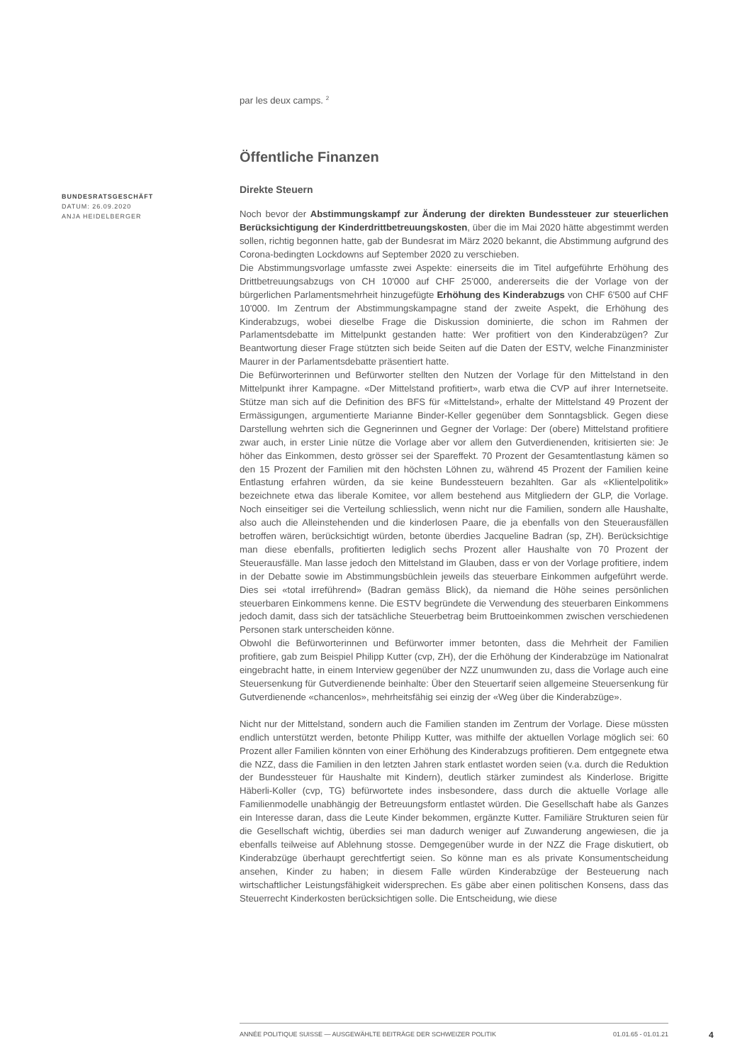BUNDESRATSGESCHÄFT
DATUM: 26.09.2020
ANJA HEIDELBERGER
par les deux camps. <sup>2</sup>
Öffentliche Finanzen
Direkte Steuern
Noch bevor der Abstimmungskampf zur Änderung der direkten Bundessteuer zur steuerlichen Berücksichtigung der Kinderdrittbetreuungskosten, über die im Mai 2020 hätte abgestimmt werden sollen, richtig begonnen hatte, gab der Bundesrat im März 2020 bekannt, die Abstimmung aufgrund des Corona-bedingten Lockdowns auf September 2020 zu verschieben.
Die Abstimmungsvorlage umfasste zwei Aspekte: einerseits die im Titel aufgeführte Erhöhung des Drittbetreuungsabzugs von CH 10'000 auf CHF 25'000, andererseits die der Vorlage von der bürgerlichen Parlamentsmehrheit hinzugefügte Erhöhung des Kinderabzugs von CHF 6'500 auf CHF 10'000. Im Zentrum der Abstimmungskampagne stand der zweite Aspekt, die Erhöhung des Kinderabzugs, wobei dieselbe Frage die Diskussion dominierte, die schon im Rahmen der Parlamentsdebatte im Mittelpunkt gestanden hatte: Wer profitiert von den Kinderabzügen? Zur Beantwortung dieser Frage stützten sich beide Seiten auf die Daten der ESTV, welche Finanzminister Maurer in der Parlamentsdebatte präsentiert hatte.
Die Befürworterinnen und Befürworter stellten den Nutzen der Vorlage für den Mittelstand in den Mittelpunkt ihrer Kampagne. «Der Mittelstand profitiert», warb etwa die CVP auf ihrer Internetseite. Stütze man sich auf die Definition des BFS für «Mittelstand», erhalte der Mittelstand 49 Prozent der Ermässigungen, argumentierte Marianne Binder-Keller gegenüber dem Sonntagsblick. Gegen diese Darstellung wehrten sich die Gegnerinnen und Gegner der Vorlage: Der (obere) Mittelstand profitiere zwar auch, in erster Linie nütze die Vorlage aber vor allem den Gutverdienenden, kritisierten sie: Je höher das Einkommen, desto grösser sei der Spareffekt. 70 Prozent der Gesamtentlastung kämen so den 15 Prozent der Familien mit den höchsten Löhnen zu, während 45 Prozent der Familien keine Entlastung erfahren würden, da sie keine Bundessteuern bezahlten. Gar als «Klientelpolitik» bezeichnete etwa das liberale Komitee, vor allem bestehend aus Mitgliedern der GLP, die Vorlage. Noch einseitiger sei die Verteilung schliesslich, wenn nicht nur die Familien, sondern alle Haushalte, also auch die Alleinstehenden und die kinderlosen Paare, die ja ebenfalls von den Steuerausfällen betroffen wären, berücksichtigt würden, betonte überdies Jacqueline Badran (sp, ZH). Berücksichtige man diese ebenfalls, profitierten lediglich sechs Prozent aller Haushalte von 70 Prozent der Steuerausfälle. Man lasse jedoch den Mittelstand im Glauben, dass er von der Vorlage profitiere, indem in der Debatte sowie im Abstimmungsbüchlein jeweils das steuerbare Einkommen aufgeführt werde. Dies sei «total irreführend» (Badran gemäss Blick), da niemand die Höhe seines persönlichen steuerbaren Einkommens kenne. Die ESTV begründete die Verwendung des steuerbaren Einkommens jedoch damit, dass sich der tatsächliche Steuerbetrag beim Bruttoeinkommen zwischen verschiedenen Personen stark unterscheiden könne.
Obwohl die Befürworterinnen und Befürworter immer betonten, dass die Mehrheit der Familien profitiere, gab zum Beispiel Philipp Kutter (cvp, ZH), der die Erhöhung der Kinderabzüge im Nationalrat eingebracht hatte, in einem Interview gegenüber der NZZ unumwunden zu, dass die Vorlage auch eine Steuersenkung für Gutverdienende beinhalte: Über den Steuertarif seien allgemeine Steuersenkung für Gutverdienende «chancenlos», mehrheitsfähig sei einzig der «Weg über die Kinderabzüge».
Nicht nur der Mittelstand, sondern auch die Familien standen im Zentrum der Vorlage. Diese müssten endlich unterstützt werden, betonte Philipp Kutter, was mithilfe der aktuellen Vorlage möglich sei: 60 Prozent aller Familien könnten von einer Erhöhung des Kinderabzugs profitieren. Dem entgegnete etwa die NZZ, dass die Familien in den letzten Jahren stark entlastet worden seien (v.a. durch die Reduktion der Bundessteuer für Haushalte mit Kindern), deutlich stärker zumindest als Kinderlose. Brigitte Häberli-Koller (cvp, TG) befürwortete indes insbesondere, dass durch die aktuelle Vorlage alle Familienmodelle unabhängig der Betreuungsform entlastet würden. Die Gesellschaft habe als Ganzes ein Interesse daran, dass die Leute Kinder bekommen, ergänzte Kutter. Familiäre Strukturen seien für die Gesellschaft wichtig, überdies sei man dadurch weniger auf Zuwanderung angewiesen, die ja ebenfalls teilweise auf Ablehnung stosse. Demgegenüber wurde in der NZZ die Frage diskutiert, ob Kinderabzüge überhaupt gerechtfertigt seien. So könne man es als private Konsumentscheidung ansehen, Kinder zu haben; in diesem Falle würden Kinderabzüge der Besteuerung nach wirtschaftlicher Leistungsfähigkeit widersprechen. Es gäbe aber einen politischen Konsens, dass das Steuerrecht Kinderkosten berücksichtigen solle. Die Entscheidung, wie diese
ANNÉE POLITIQUE SUISSE — AUSGEWÄHLTE BEITRÄGE DER SCHWEIZER POLITIK 01.01.65 - 01.01.21
4